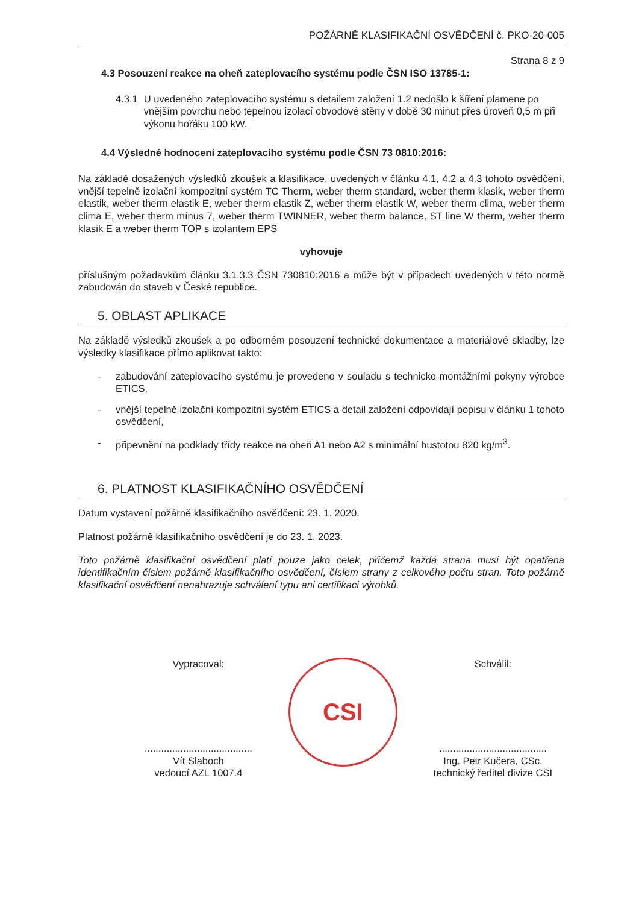POŽÁRNĚ KLASIFIKAČNÍ OSVĚDČENÍ č. PKO-20-005
Strana 8 z 9
4.3 Posouzení reakce na oheň zateplovacího systému podle ČSN ISO 13785-1:
4.3.1 U uvedeného zateplovacího systému s detailem založení 1.2 nedošlo k šíření plamene po vnějším povrchu nebo tepelnou izolací obvodové stěny v době 30 minut přes úroveň 0,5 m při výkonu hořáku 100 kW.
4.4 Výsledné hodnocení zateplovacího systému podle ČSN 73 0810:2016:
Na základě dosažených výsledků zkoušek a klasifikace, uvedených v článku 4.1, 4.2 a 4.3 tohoto osvědčení, vnější tepelně izolační kompozitní systém TC Therm, weber therm standard, weber therm klasik, weber therm elastik, weber therm elastik E, weber therm elastik Z, weber therm elastik W, weber therm clima, weber therm clima E, weber therm mínus 7, weber therm TWINNER, weber therm balance, ST line W therm, weber therm klasik E a weber therm TOP s izolantem EPS
vyhovuje
příslušným požadavkům článku 3.1.3.3 ČSN 730810:2016 a může být v případech uvedených v této normě zabudován do staveb v České republice.
5. OBLAST APLIKACE
Na základě výsledků zkoušek a po odborném posouzení technické dokumentace a materiálové skladby, lze výsledky klasifikace přímo aplikovat takto:
- zabudování zateplovacího systému je provedeno v souladu s technicko-montážními pokyny výrobce ETICS,
- vnější tepelně izolační kompozitní systém ETICS a detail založení odpovídají popisu v článku 1 tohoto osvědčení,
- připevnění na podklady třídy reakce na oheň A1 nebo A2 s minimální hustotou 820 kg/m<sup>3</sup>.
6. PLATNOST KLASIFIKAČNÍHO OSVĚDČENÍ
Datum vystavení požárně klasifikačního osvědčení: 23. 1. 2020.
Platnost požárně klasifikačního osvědčení je do 23. 1. 2023.
Toto požárně klasifikační osvědčení platí pouze jako celek, přičemž každá strana musí být opatřena identifikačním číslem požárně klasifikačního osvědčení, číslem strany z celkového počtu stran. Toto požárně klasifikační osvědčení nenahrazuje schválení typu ani certifikaci výrobků.
Vypracoval:
.......................................
Vít Slaboch
vedoucí AZL 1007.4
CSI
Schválil:
.......................................
Ing. Petr Kučera, CSc.
technický ředitel divize CSI